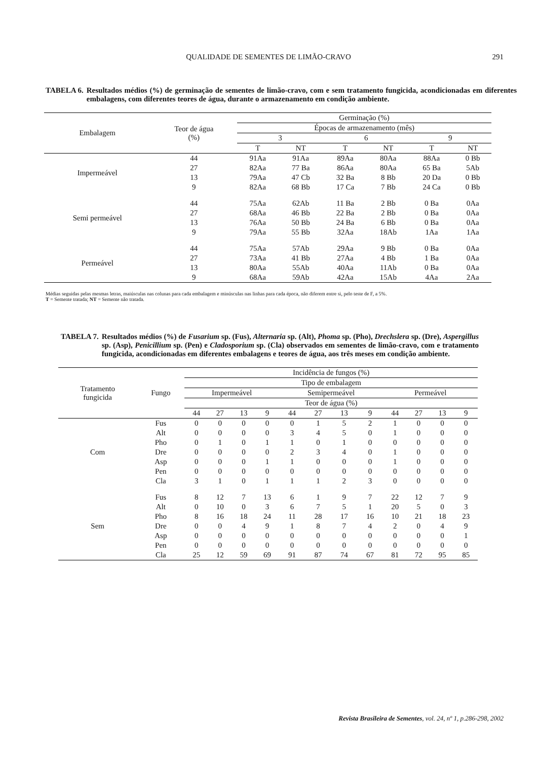QUALIDADE DE SEMENTES DE LIMÃO-CRAVO
291
TABELA 6. Resultados médios (%) de germinação de sementes de limão-cravo, com e sem tratamento fungicida, acondicionadas em diferentes embalagens, com diferentes teores de água, durante o armazenamento em condição ambiente.
| Embalagem | Teor de água (%) | Germinação (%) | | | | | |
| --- | --- | --- | --- | --- | --- | --- | --- |
| | | Épocas de armazenamento (mês) | | | | | |
| | | 3 | | 6 | | 9 | |
| | | T | NT | T | NT | T | NT |
| Impermeável | 44 | 91Aa | 91Aa | 89Aa | 80Aa | 88Aa | 0 Bb |
| | 27 | 82Aa | 77 Ba | 86Aa | 80Aa | 65 Ba | 5Ab |
| | 13 | 79Aa | 47 Cb | 32 Ba | 8 Bb | 20 Da | 0 Bb |
| | 9 | 82Aa | 68 Bb | 17 Ca | 7 Bb | 24 Ca | 0 Bb |
| Semi permeável | 44 | 75Aa | 62Ab | 11 Ba | 2 Bb | 0 Ba | 0Aa |
| | 27 | 68Aa | 46 Bb | 22 Ba | 2 Bb | 0 Ba | 0Aa |
| | 13 | 76Aa | 50 Bb | 24 Ba | 6 Bb | 0 Ba | 0Aa |
| | 9 | 79Aa | 55 Bb | 32Aa | 18Ab | 1Aa | 1Aa |
| Permeável | 44 | 75Aa | 57Ab | 29Aa | 9 Bb | 0 Ba | 0Aa |
| | 27 | 73Aa | 41 Bb | 27Aa | 4 Bb | 1 Ba | 0Aa |
| | 13 | 80Aa | 55Ab | 40Aa | 11Ab | 0 Ba | 0Aa |
| | 9 | 68Aa | 59Ab | 42Aa | 15Ab | 4Aa | 2Aa |
Médias seguidas pelas mesmas letras, maiúsculas nas colunas para cada embalagem e minúsculas nas linhas para cada época, não diferem entre si, pelo teste de F, a 5%.
T = Semente tratada; NT = Semente não tratada.
TABELA 7. Resultados médios (%) de Fusarium sp. (Fus), Alternaria sp. (Alt), Phoma sp. (Pho), Drechslera sp. (Dre), Aspergillus sp. (Asp), Penicillium sp. (Pen) e Cladosporium sp. (Cla) observados em sementes de limão-cravo, com e tratamento fungicida, acondicionadas em diferentes embalagens e teores de água, aos três meses em condição ambiente.
| Tratamento fungicida | Fungo | Incidência de fungos (%) | | | | | | | | | | | |
| --- | --- | --- | --- | --- | --- | --- | --- | --- | --- | --- | --- | --- | --- |
| | | Tipo de embalagem | | | | | | | | | | | |
| | | Impermeável | | | | Semipermeável | | | | Permeável | | | |
| | | Teor de água (%) | | | | | | | | | | | |
| | | 44 | 27 | 13 | 9 | 44 | 27 | 13 | 9 | 44 | 27 | 13 | 9 |
| Com | Fus | 0 | 0 | 0 | 0 | 0 | 1 | 5 | 2 | 1 | 0 | 0 | 0 |
| | Alt | 0 | 0 | 0 | 0 | 3 | 4 | 5 | 0 | 1 | 0 | 0 | 0 |
| | Pho | 0 | 1 | 0 | 1 | 1 | 0 | 1 | 0 | 0 | 0 | 0 | 0 |
| | Dre | 0 | 0 | 0 | 0 | 2 | 3 | 4 | 0 | 1 | 0 | 0 | 0 |
| | Asp | 0 | 0 | 0 | 1 | 1 | 0 | 0 | 0 | 1 | 0 | 0 | 0 |
| | Pen | 0 | 0 | 0 | 0 | 0 | 0 | 0 | 0 | 0 | 0 | 0 | 0 |
| | Cla | 3 | 1 | 0 | 1 | 1 | 1 | 2 | 3 | 0 | 0 | 0 | 0 |
| Sem | Fus | 8 | 12 | 7 | 13 | 6 | 1 | 9 | 7 | 22 | 12 | 7 | 9 |
| | Alt | 0 | 10 | 0 | 3 | 6 | 7 | 5 | 1 | 20 | 5 | 0 | 3 |
| | Pho | 8 | 16 | 18 | 24 | 11 | 28 | 17 | 16 | 10 | 21 | 18 | 23 |
| | Dre | 0 | 0 | 4 | 9 | 1 | 8 | 7 | 4 | 2 | 0 | 4 | 9 |
| | Asp | 0 | 0 | 0 | 0 | 0 | 0 | 0 | 0 | 0 | 0 | 0 | 1 |
| | Pen | 0 | 0 | 0 | 0 | 0 | 0 | 0 | 0 | 0 | 0 | 0 | 0 |
| | Cla | 25 | 12 | 59 | 69 | 91 | 87 | 74 | 67 | 81 | 72 | 95 | 85 |
Revista Brasileira de Sementes, vol. 24, nº 1, p.286-298, 2002